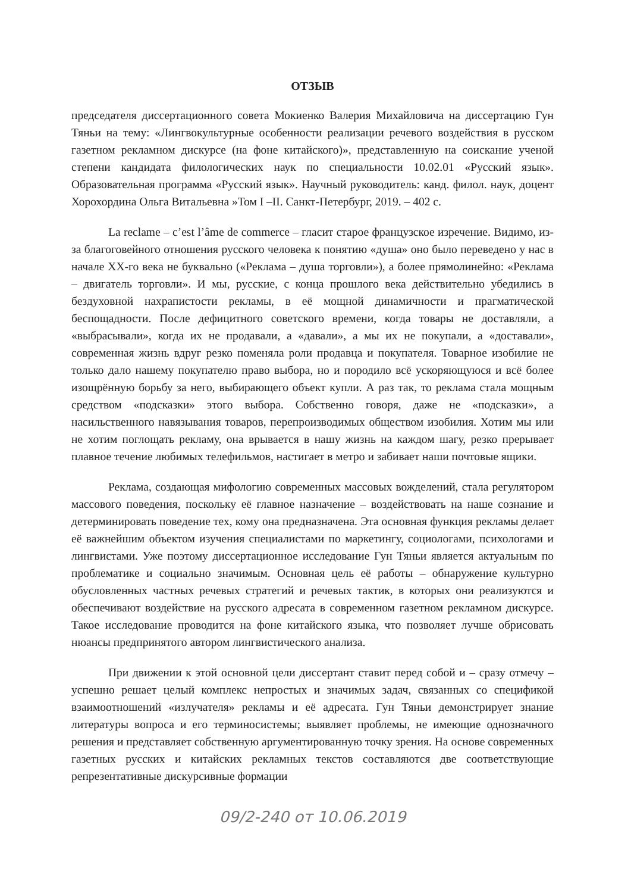ОТЗЫВ
председателя диссертационного совета Мокиенко Валерия Михайловича на диссертацию Гун Тяньи на тему: «Лингвокультурные особенности реализации речевого воздействия в русском газетном рекламном дискурсе (на фоне китайского)», представленную на соискание ученой степени кандидата филологических наук по специальности 10.02.01 «Русский язык». Образовательная программа «Русский язык». Научный руководитель: канд. филол. наук, доцент Хорохордина Ольга Витальевна »Том I –II. Санкт-Петербург, 2019. – 402 с.
La reclame – c’est l’âme de commerce – гласит старое французское изречение. Видимо, из-за благоговейного отношения русского человека к понятию «душа» оно было переведено у нас в начале XX-го века не буквально («Реклама – душа торговли»), а более прямолинейно: «Реклама – двигатель торговли». И мы, русские, с конца прошлого века действительно убедились в бездуховной нахрапистости рекламы, в её мощной динамичности и прагматической беспощадности. После дефицитного советского времени, когда товары не доставляли, а «выбрасывали», когда их не продавали, а «давали», а мы их не покупали, а «доставали», современная жизнь вдруг резко поменяла роли продавца и покупателя. Товарное изобилие не только дало нашему покупателю право выбора, но и породило всё ускоряющуюся и всё более изощрённую борьбу за него, выбирающего объект купли. А раз так, то реклама стала мощным средством «подсказки» этого выбора. Собственно говоря, даже не «подсказки», а насильственного навязывания товаров, перепроизводимых обществом изобилия. Хотим мы или не хотим поглощать рекламу, она врывается в нашу жизнь на каждом шагу, резко прерывает плавное течение любимых телефильмов, настигает в метро и забивает наши почтовые ящики.
Реклама, создающая мифологию современных массовых вожделений, стала регулятором массового поведения, поскольку её главное назначение – воздействовать на наше сознание и детерминировать поведение тех, кому она предназначена. Эта основная функция рекламы делает её важнейшим объектом изучения специалистами по маркетингу, социологами, психологами и лингвистами. Уже поэтому диссертационное исследование Гун Тяньи является актуальным по проблематике и социально значимым. Основная цель её работы – обнаружение культурно обусловленных частных речевых стратегий и речевых тактик, в которых они реализуются и обеспечивают воздействие на русского адресата в современном газетном рекламном дискурсе. Такое исследование проводится на фоне китайского языка, что позволяет лучше обрисовать нюансы предпринятого автором лингвистического анализа.
При движении к этой основной цели диссертант ставит перед собой и – сразу отмечу – успешно решает целый комплекс непростых и значимых задач, связанных со спецификой взаимоотношений «излучателя» рекламы и её адресата. Гун Тяньи демонстрирует знание литературы вопроса и его терминосистемы; выявляет проблемы, не имеющие однозначного решения и представляет собственную аргументированную точку зрения. На основе современных газетных русских и китайских рекламных текстов составляются две соответствующие репрезентативные дискурсивные формации
09/2-240 от 10.06.2019